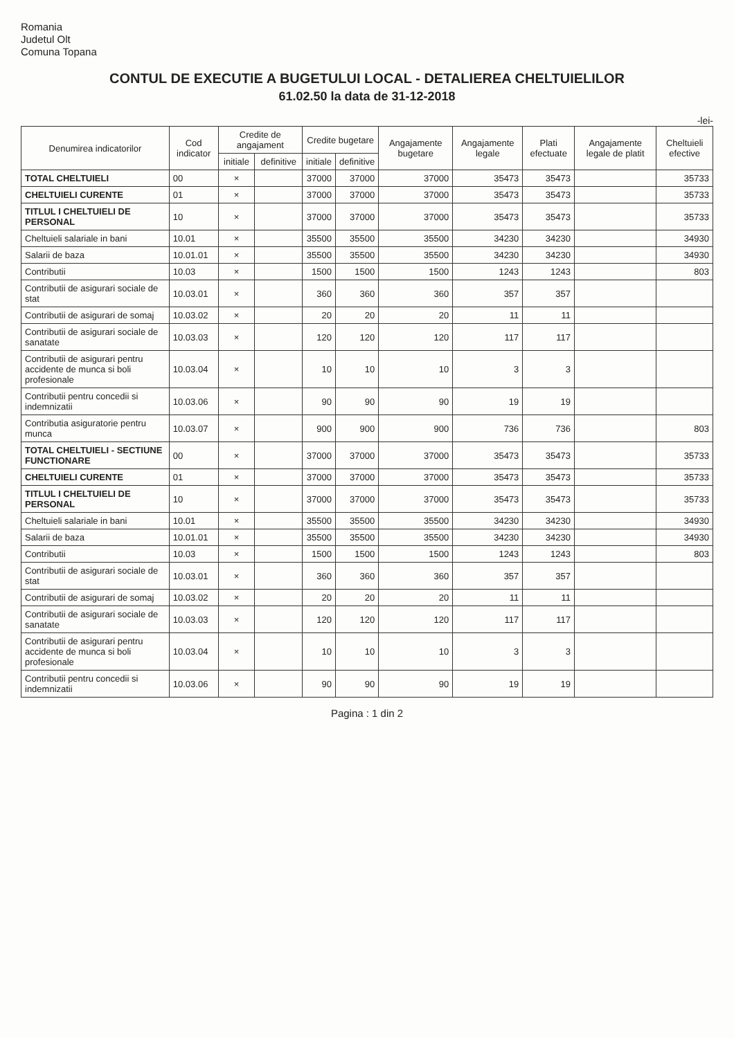Romania
Judetul Olt
Comuna Topana
CONTUL DE EXECUTIE A BUGETULUI LOCAL - DETALIEREA CHELTUIELILOR
61.02.50 la data de 31-12-2018
-lei-
| Denumirea indicatorilor | Cod indicator | Credite de angajament | | Credite bugetare | | Angajamente bugetare | Angajamente legale | Plati efectuate | Angajamente legale de platit | Cheltuieli efective |
| --- | --- | --- | --- | --- | --- | --- | --- | --- | --- | --- |
| | | initiale | definitive | initiale | definitive | | | | | |
| TOTAL CHELTUIELI | 00 | × | | 37000 | 37000 | 37000 | 35473 | 35473 | | 35733 |
| CHELTUIELI CURENTE | 01 | × | | 37000 | 37000 | 37000 | 35473 | 35473 | | 35733 |
| TITLUL I CHELTUIELI DE PERSONAL | 10 | × | | 37000 | 37000 | 37000 | 35473 | 35473 | | 35733 |
| Cheltuieli salariale in bani | 10.01 | × | | 35500 | 35500 | 35500 | 34230 | 34230 | | 34930 |
| Salarii de baza | 10.01.01 | × | | 35500 | 35500 | 35500 | 34230 | 34230 | | 34930 |
| Contributii | 10.03 | × | | 1500 | 1500 | 1500 | 1243 | 1243 | | 803 |
| Contributii de asigurari sociale de stat | 10.03.01 | × | | 360 | 360 | 360 | 357 | 357 | | |
| Contributii de asigurari de somaj | 10.03.02 | × | | 20 | 20 | 20 | 11 | 11 | | |
| Contributii de asigurari sociale de sanatate | 10.03.03 | × | | 120 | 120 | 120 | 117 | 117 | | |
| Contributii de asigurari pentru accidente de munca si boli profesionale | 10.03.04 | × | | 10 | 10 | 10 | 3 | 3 | | |
| Contributii pentru concedii si indemnizatii | 10.03.06 | × | | 90 | 90 | 90 | 19 | 19 | | |
| Contributia asiguratorie pentru munca | 10.03.07 | × | | 900 | 900 | 900 | 736 | 736 | | 803 |
| TOTAL CHELTUIELI - SECTIUNE FUNCTIONARE | 00 | × | | 37000 | 37000 | 37000 | 35473 | 35473 | | 35733 |
| CHELTUIELI CURENTE | 01 | × | | 37000 | 37000 | 37000 | 35473 | 35473 | | 35733 |
| TITLUL I CHELTUIELI DE PERSONAL | 10 | × | | 37000 | 37000 | 37000 | 35473 | 35473 | | 35733 |
| Cheltuieli salariale in bani | 10.01 | × | | 35500 | 35500 | 35500 | 34230 | 34230 | | 34930 |
| Salarii de baza | 10.01.01 | × | | 35500 | 35500 | 35500 | 34230 | 34230 | | 34930 |
| Contributii | 10.03 | × | | 1500 | 1500 | 1500 | 1243 | 1243 | | 803 |
| Contributii de asigurari sociale de stat | 10.03.01 | × | | 360 | 360 | 360 | 357 | 357 | | |
| Contributii de asigurari de somaj | 10.03.02 | × | | 20 | 20 | 20 | 11 | 11 | | |
| Contributii de asigurari sociale de sanatate | 10.03.03 | × | | 120 | 120 | 120 | 117 | 117 | | |
| Contributii de asigurari pentru accidente de munca si boli profesionale | 10.03.04 | × | | 10 | 10 | 10 | 3 | 3 | | |
| Contributii pentru concedii si indemnizatii | 10.03.06 | × | | 90 | 90 | 90 | 19 | 19 | | |
Pagina : 1 din 2